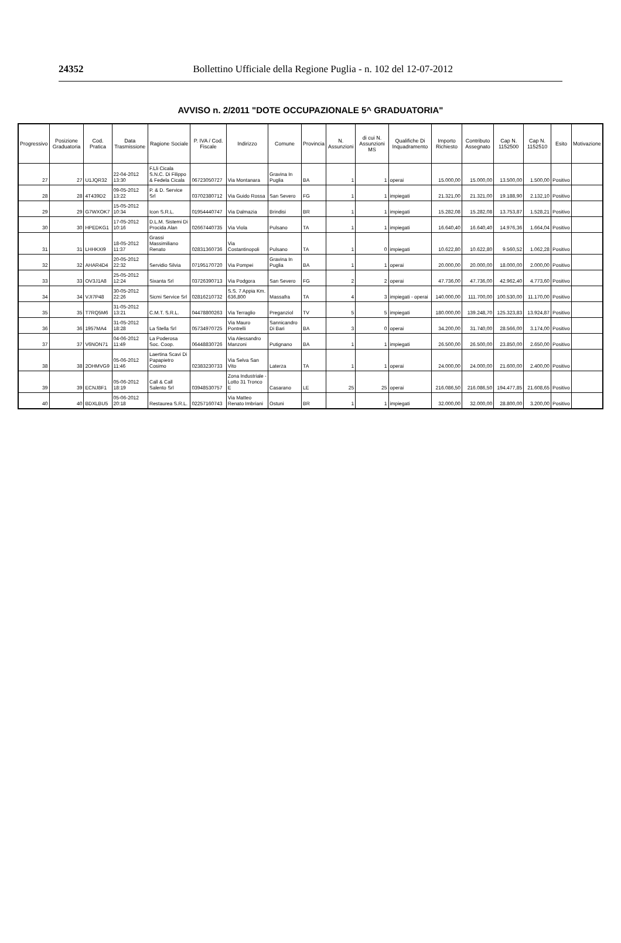24352 Bollettino Ufficiale della Regione Puglia - n. 102 del 12-07-2012
AVVISO n. 2/2011 "DOTE OCCUPAZIONALE 5^ GRADUATORIA"
| Progressivo | Posizione Graduatoria | Cod. Pratica | Data Trasmissione | Ragione Sociale | P. IVA / Cod. Fiscale | Indirizzo | Comune | Provincia | N. Assunzioni | di cui N. Assunzioni MS | Qualifiche Di Inquadramento | Importo Richiesto | Contributo Assegnato | Cap N. 1152500 | Cap N. 1152510 | Esito | Motivazione |
| --- | --- | --- | --- | --- | --- | --- | --- | --- | --- | --- | --- | --- | --- | --- | --- | --- | --- |
| 27 | 27 | U1JQR32 | 22-04-2012 13:30 | F.Lli Cicala S.N.C. Di Filippo & Fedela Cicala | 06723050727 | Via Montanara | Gravina In Puglia | BA | 1 | 1 | operai | 15.000,00 | 15.000,00 | 13.500,00 | 1.500,00 | Positivo | |
| 28 | 28 | 4T439D2 | 09-05-2012 13:22 | P. & D. Service Srl | 03702380712 | Via Guido Rossa | San Severo | FG | 1 | 1 | impiegati | 21.321,00 | 21.321,00 | 19.188,90 | 2.132,10 | Positivo | |
| 29 | 29 | G7WXOK7 | 15-05-2012 10:34 | Icon S.R.L. | 01954440747 | Via Dalmazia | Brindisi | BR | 1 | 1 | impiegati | 15.282,08 | 15.282,08 | 13.753,87 | 1.528,21 | Positivo | |
| 30 | 30 | HPEDKG1 | 17-05-2012 10:16 | D.L.M. Sistemi Di Procida Alan | 02667440735 | Via Viola | Pulsano | TA | 1 | 1 | impiegati | 16.640,40 | 16.640,40 | 14.976,36 | 1.664,04 | Positivo | |
| 31 | 31 | LHHKXI9 | 18-05-2012 11:37 | Grassi Massimiliano Renato | 02831360736 | Via Costantinopoli | Pulsano | TA | 1 | 0 | impiegati | 10.622,80 | 10.622,80 | 9.560,52 | 1.062,28 | Positivo | |
| 32 | 32 | AHAR4D4 | 20-05-2012 22:32 | Servidio Silvia | 07195170720 | Via Pompei | Gravina In Puglia | BA | 1 | 1 | operai | 20.000,00 | 20.000,00 | 18.000,00 | 2.000,00 | Positivo | |
| 33 | 33 | OV3J1A8 | 25-05-2012 12:24 | Sixanta Srl | 03726390713 | Via Podgora | San Severo | FG | 2 | 2 | operai | 47.736,00 | 47.736,00 | 42.962,40 | 4.773,60 | Positivo | |
| 34 | 34 | VJI7P48 | 30-05-2012 22:26 | Sicmi Service Srl | 02816210732 | S.S. 7 Appia Km. 636,800 | Massafra | TA | 4 | 3 | impiegati - operai | 140.000,00 | 111.700,00 | 100.530,00 | 11.170,00 | Positivo | |
| 35 | 35 | T7RQ5M6 | 31-05-2012 13:21 | C.M.T. S.R.L. | 04478800263 | Via Terraglio | Preganziol | TV | 5 | 5 | impiegati | 180.000,00 | 139.248,70 | 125.323,83 | 13.924,87 | Positivo | |
| 36 | 36 | 1957MA4 | 31-05-2012 18:28 | La Stella Srl | 05734970725 | Via Mauro Pontrelli | Sannicandro Di Bari | BA | 3 | 0 | operai | 34.200,00 | 31.740,00 | 28.566,00 | 3.174,00 | Positivo | |
| 37 | 37 | V6NON71 | 04-06-2012 11:49 | La Poderosa Soc. Coop. | 06448830726 | Via Alessandro Manzoni | Putignano | BA | 1 | 1 | impiegati | 26.500,00 | 26.500,00 | 23.850,00 | 2.650,00 | Positivo | |
| 38 | 38 | 2OHMVG9 | 05-06-2012 11:46 | Laertina Scavi Di Papapietro Cosimo | 02383230733 | Via Selva San Vito | Laterza | TA | 1 | 1 | operai | 24.000,00 | 24.000,00 | 21.600,00 | 2.400,00 | Positivo | |
| 39 | 39 | ECNJ8F1 | 05-06-2012 18:19 | Call & Call Salento Srl | 03948530757 | Zona Industriale - Lotto 31 Tronco E | Casarano | LE | 25 | 25 | operai | 216.086,50 | 216.086,50 | 194.477,85 | 21.608,65 | Positivo | |
| 40 | 40 | BDXLBU5 | 05-06-2012 20:18 | Restaurea S.R.L. | 02257160743 | Via Matteo Renato Imbriani | Ostuni | BR | 1 | 1 | impiegati | 32.000,00 | 32.000,00 | 28.800,00 | 3.200,00 | Positivo | |